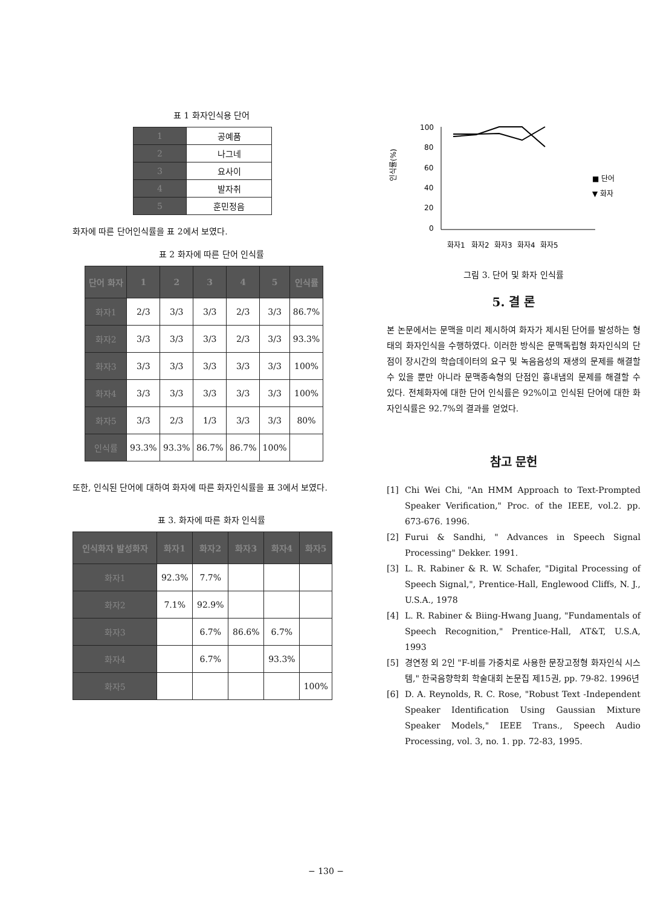표 1 화자인식용 단어
| 1 | 공예품 |
| 2 | 나그네 |
| 3 | 요사이 |
| 4 | 발자취 |
| 5 | 훈민정음 |
화자에 따른 단어인식률을 표 2에서 보였다.
표 2 화자에 따른 단어 인식률
| 단어 화자 | 1 | 2 | 3 | 4 | 5 | 인식률 |
| --- | --- | --- | --- | --- | --- | --- |
| 화자1 | 2/3 | 3/3 | 3/3 | 2/3 | 3/3 | 86.7% |
| 화자2 | 3/3 | 3/3 | 3/3 | 2/3 | 3/3 | 93.3% |
| 화자3 | 3/3 | 3/3 | 3/3 | 3/3 | 3/3 | 100% |
| 화자4 | 3/3 | 3/3 | 3/3 | 3/3 | 3/3 | 100% |
| 화자5 | 3/3 | 2/3 | 1/3 | 3/3 | 3/3 | 80% |
| 인식률 | 93.3% | 93.3% | 86.7% | 86.7% | 100% | |
또한, 인식된 단어에 대하여 화자에 따른 화자인식률을 표 3에서 보였다.
표 3. 화자에 따른 화자 인식률
| 인식화자 발성화자 | 화자1 | 화자2 | 화자3 | 화자4 | 화자5 |
| --- | --- | --- | --- | --- | --- |
| 화자1 | 92.3% | 7.7% | | | |
| 화자2 | 7.1% | 92.9% | | | |
| 화자3 | | 6.7% | 86.6% | 6.7% | |
| 화자4 | | 6.7% | | 93.3% | |
| 화자5 | | | | | 100% |
인식률(%)
100
80
60
40
20
0
화자1
화자2
화자3
화자4
화자5
■ 단어
▼ 화자
그림 3. 단어 및 화자 인식률
5. 결 론
본 논문에서는 문맥을 미리 제시하여 화자가 제시된 단어를 발성하는 형태의 화자인식을 수행하였다. 이러한 방식은 문맥독립형 화자인식의 단점이 장시간의 학습데이터의 요구 및 녹음음성의 재생의 문제를 해결할 수 있을 뿐만 아니라 문맥종속형의 단점인 흉내냄의 문제를 해결할 수 있다. 전체화자에 대한 단어 인식률은 92%이고 인식된 단어에 대한 화자인식률은 92.7%의 결과를 얻었다.
참고 문헌
[1] Chi Wei Chi, "An HMM Approach to Text-Prompted Speaker Verification," Proc. of the IEEE, vol.2. pp. 673-676. 1996.
[2] Furui & Sandhi, " Advances in Speech Signal Processing" Dekker. 1991.
[3] L. R. Rabiner & R. W. Schafer, "Digital Processing of Speech Signal,", Prentice-Hall, Englewood Cliffs, N. J., U.S.A., 1978
[4] L. R. Rabiner & Biing-Hwang Juang, "Fundamentals of Speech Recognition," Prentice-Hall, AT&T, U.S.A, 1993
[5] 경연정 외 2인 "F-비를 가중치로 사용한 문장고정형 화자인식 시스템," 한국음향학회 학술대회 논문집 제15권, pp. 79-82. 1996년
[6] D. A. Reynolds, R. C. Rose, "Robust Text -Independent Speaker Identification Using Gaussian Mixture Speaker Models," IEEE Trans., Speech Audio Processing, vol. 3, no. 1. pp. 72-83, 1995.
− 130 −